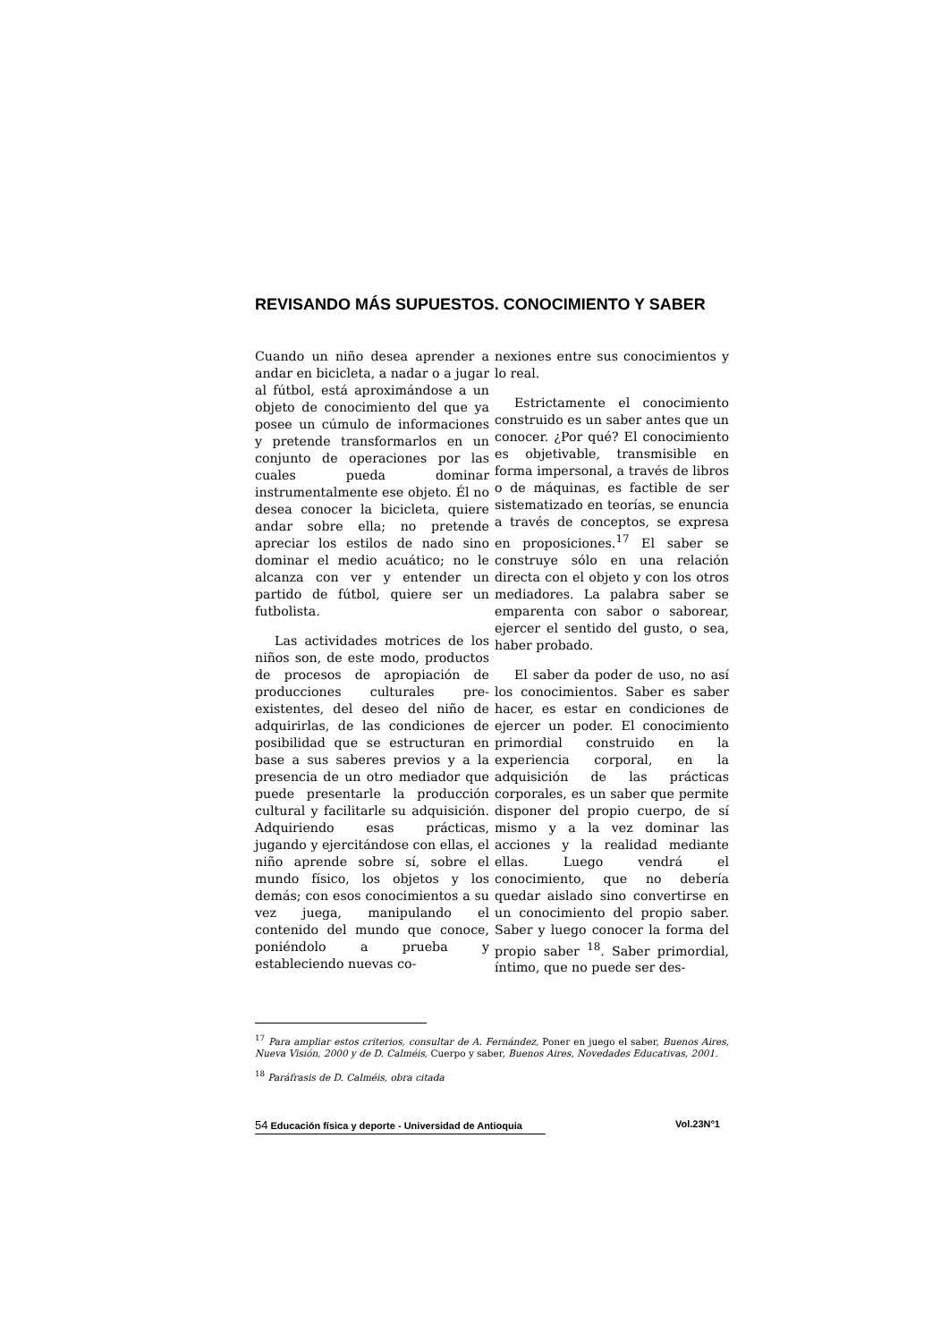REVISANDO MÁS SUPUESTOS. CONOCIMIENTO Y SABER
Cuando un niño desea aprender a andar en bicicleta, a nadar o a jugar al fútbol, está aproximándose a un objeto de conocimiento del que ya posee un cúmulo de informaciones y pretende transformarlos en un conjunto de operaciones por las cuales pueda dominar instrumentalmente ese objeto. Él no desea conocer la bicicleta, quiere andar sobre ella; no pretende apreciar los estilos de nado sino dominar el medio acuático; no le alcanza con ver y entender un partido de fútbol, quiere ser un futbolista.
Las actividades motrices de los niños son, de este modo, productos de procesos de apropiación de producciones culturales pre-existentes, del deseo del niño de adquirirlas, de las condiciones de posibilidad que se estructuran en base a sus saberes previos y a la presencia de un otro mediador que puede presentarle la producción cultural y facilitarle su adquisición. Adquiriendo esas prácticas, jugando y ejercitándose con ellas, el niño aprende sobre sí, sobre el mundo físico, los objetos y los demás; con esos conocimientos a su vez juega, manipulando el contenido del mundo que conoce, poniéndolo a prueba y estableciendo nuevas co-
nexiones entre sus conocimientos y lo real.
Estrictamente el conocimiento construido es un saber antes que un conocer. ¿Por qué? El conocimiento es objetivable, transmisible en forma impersonal, a través de libros o de máquinas, es factible de ser sistematizado en teorías, se enuncia a través de conceptos, se expresa en proposiciones.<sup>17</sup> El saber se construye sólo en una relación directa con el objeto y con los otros mediadores. La palabra saber se emparenta con sabor o saborear, ejercer el sentido del gusto, o sea, haber probado.
El saber da poder de uso, no así los conocimientos. Saber es saber hacer, es estar en condiciones de ejercer un poder. El conocimiento primordial construido en la experiencia corporal, en la adquisición de las prácticas corporales, es un saber que permite disponer del propio cuerpo, de sí mismo y a la vez dominar las acciones y la realidad mediante ellas. Luego vendrá el conocimiento, que no debería quedar aislado sino convertirse en un conocimiento del propio saber. Saber y luego conocer la forma del propio saber <sup>18</sup>. Saber primordial, íntimo, que no puede ser des-
<sup>17</sup> Para ampliar estos criterios, consultar de A. Fernández, Poner en juego el saber, Buenos Aires, Nueva Visión, 2000 y de D. Calméis, Cuerpo y saber, Buenos Aires, Novedades Educativas, 2001.
<sup>18</sup> Paráfrasis de D. Calméis, obra citada
54 Educación física y deporte - Universidad de Antioquia Vol.23N°1